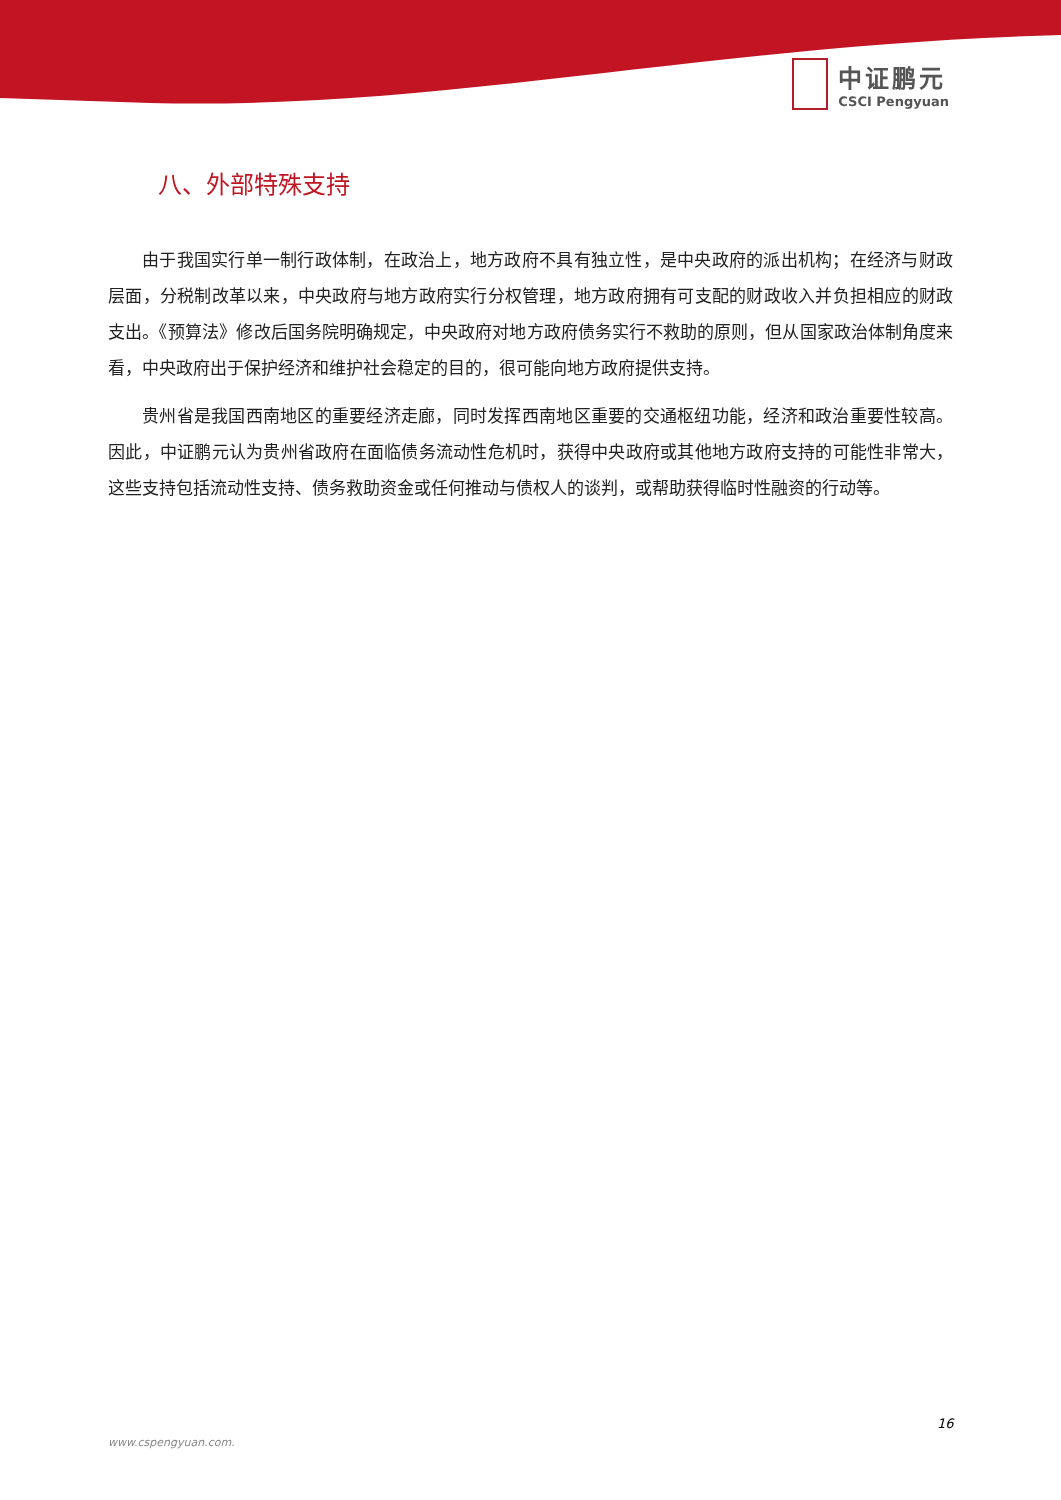中证鹏元
CSCI Pengyuan
八、外部特殊支持
由于我国实行单一制行政体制，在政治上，地方政府不具有独立性，是中央政府的派出机构；在经济与财政层面，分税制改革以来，中央政府与地方政府实行分权管理，地方政府拥有可支配的财政收入并负担相应的财政支出。《预算法》修改后国务院明确规定，中央政府对地方政府债务实行不救助的原则，但从国家政治体制角度来看，中央政府出于保护经济和维护社会稳定的目的，很可能向地方政府提供支持。
贵州省是我国西南地区的重要经济走廊，同时发挥西南地区重要的交通枢纽功能，经济和政治重要性较高。因此，中证鹏元认为贵州省政府在面临债务流动性危机时，获得中央政府或其他地方政府支持的可能性非常大，这些支持包括流动性支持、债务救助资金或任何推动与债权人的谈判，或帮助获得临时性融资的行动等。
16
www.cspengyuan.com.